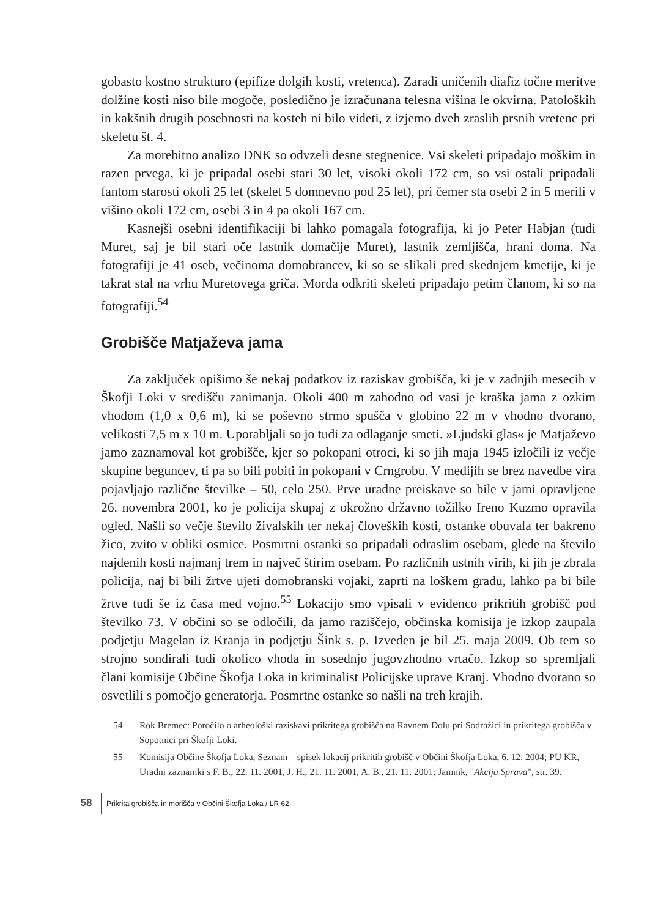gobasto kostno strukturo (epifize dolgih kosti, vretenca). Zaradi uničenih diafiz točne meritve dolžine kosti niso bile mogoče, posledično je izračunana telesna višina le okvirna. Patoloških in kakšnih drugih posebnosti na kosteh ni bilo videti, z izjemo dveh zraslih prsnih vretenc pri skeletu št. 4.
Za morebitno analizo DNK so odvzeli desne stegnenice. Vsi skeleti pripadajo moškim in razen prvega, ki je pripadal osebi stari 30 let, visoki okoli 172 cm, so vsi ostali pripadali fantom starosti okoli 25 let (skelet 5 domnevno pod 25 let), pri čemer sta osebi 2 in 5 merili v višino okoli 172 cm, osebi 3 in 4 pa okoli 167 cm.
Kasnejši osebni identifikaciji bi lahko pomagala fotografija, ki jo Peter Habjan (tudi Muret, saj je bil stari oče lastnik domačije Muret), lastnik zemljišča, hrani doma. Na fotografiji je 41 oseb, večinoma domobrancev, ki so se slikali pred skednjem kmetije, ki je takrat stal na vrhu Muretovega griča. Morda odkriti skeleti pripadajo petim članom, ki so na fotografiji.<sup>54</sup>
Grobišče Matjaževa jama
Za zaključek opišimo še nekaj podatkov iz raziskav grobišča, ki je v zadnjih mesecih v Škofji Loki v središču zanimanja. Okoli 400 m zahodno od vasi je kraška jama z ozkim vhodom (1,0 x 0,6 m), ki se poševno strmo spušča v globino 22 m v vhodno dvorano, velikosti 7,5 m x 10 m. Uporabljali so jo tudi za odlaganje smeti. »Ljudski glas« je Matjaževo jamo zaznamoval kot grobišče, kjer so pokopani otroci, ki so jih maja 1945 izločili iz večje skupine beguncev, ti pa so bili pobiti in pokopani v Crngrobu. V medijih se brez navedbe vira pojavljajo različne številke – 50, celo 250. Prve uradne preiskave so bile v jami opravljene 26. novembra 2001, ko je policija skupaj z okrožno državno tožilko Ireno Kuzmo opravila ogled. Našli so večje število živalskih ter nekaj človeških kosti, ostanke obuvala ter bakreno žico, zvito v obliki osmice. Posmrtni ostanki so pripadali odraslim osebam, glede na število najdenih kosti najmanj trem in največ štirim osebam. Po različnih ustnih virih, ki jih je zbrala policija, naj bi bili žrtve ujeti domobranski vojaki, zaprti na loškem gradu, lahko pa bi bile žrtve tudi še iz časa med vojno.<sup>55</sup> Lokacijo smo vpisali v evidenco prikritih grobišč pod številko 73. V občini so se odločili, da jamo raziščejo, občinska komisija je izkop zaupala podjetju Magelan iz Kranja in podjetju Šink s. p. Izveden je bil 25. maja 2009. Ob tem so strojno sondirali tudi okolico vhoda in sosednjo jugovzhodno vrtačo. Izkop so spremljali člani komisije Občine Škofja Loka in kriminalist Policijske uprave Kranj. Vhodno dvorano so osvetlili s pomočjo generatorja. Posmrtne ostanke so našli na treh krajih.
54 Rok Bremec: Poročilo o arheološki raziskavi prikritega grobišča na Ravnem Dolu pri Sodražici in prikritega grobišča v Sopotnici pri Škofji Loki.
55 Komisija Občine Škofja Loka, Seznam – spisek lokacij prikritih grobišč v Občini Škofja Loka, 6. 12. 2004; PU KR, Uradni zaznamki s F. B., 22. 11. 2001, J. H., 21. 11. 2001, A. B., 21. 11. 2001; Jamnik, "Akcija Sprava", str. 39.
58 Prikrita grobišča in morišča v Občini Škofja Loka / LR 62